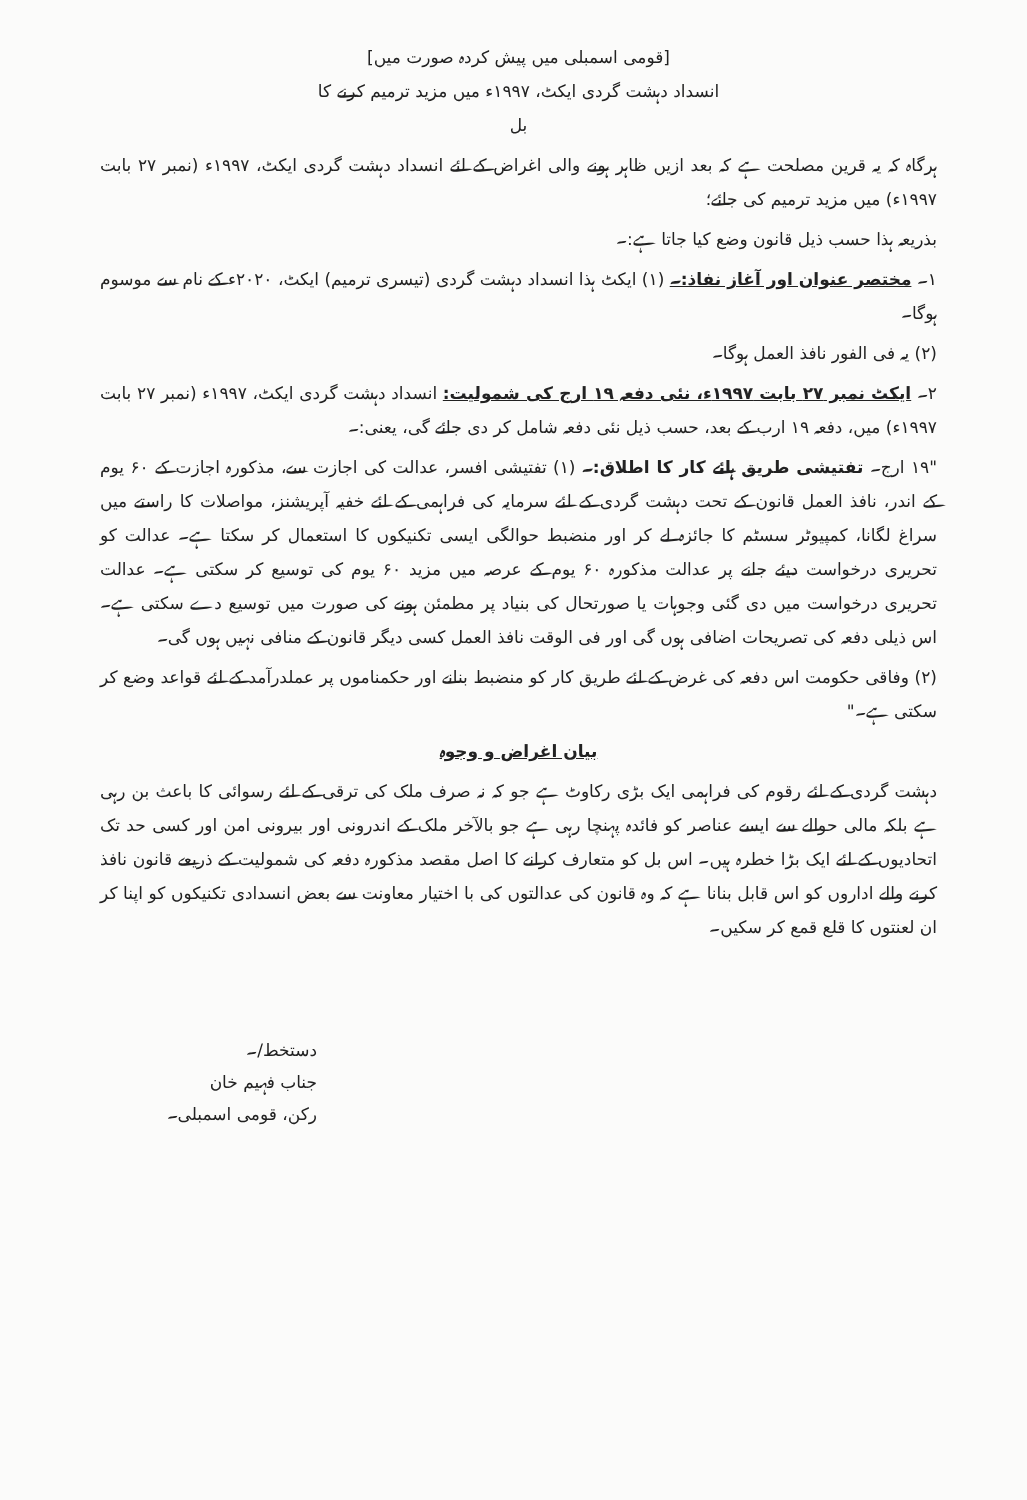[قومی اسمبلی میں پیش کردہ صورت میں]
انسداد دہشت گردی ایکٹ، ۱۹۹۷ء میں مزید ترمیم کرنے کا
بل
ہرگاہ کہ یہ قرین مصلحت ہے کہ بعد ازیں ظاہر ہونے والی اغراض کے لئے انسداد دہشت گردی ایکٹ، ۱۹۹۷ء (نمبر ۲۷ بابت ۱۹۹۷ء) میں مزید ترمیم کی جائے؛
بذریعہ ہذا حسب ذیل قانون وضع کیا جاتا ہے:۔
۱۔ مختصر عنوان اور آغاز نفاذ:۔ (۱) ایکٹ ہذا انسداد دہشت گردی (تیسری ترمیم) ایکٹ، ۲۰۲۰ء کے نام سے موسوم ہوگا۔
(۲) یہ فی الفور نافذ العمل ہوگا۔
۲۔ ایکٹ نمبر ۲۷ بابت ۱۹۹۷ء، نئی دفعہ ۱۹ ارج کی شمولیت: انسداد دہشت گردی ایکٹ، ۱۹۹۷ء (نمبر ۲۷ بابت ۱۹۹۷ء) میں، دفعہ ۱۹ ارب کے بعد، حسب ذیل نئی دفعہ شامل کر دی جائے گی، یعنی:۔
"۱۹ ارج۔ تفتیشی طریق ہائے کار کا اطلاق:۔ (۱) تفتیشی افسر، عدالت کی اجازت سے، مذکورہ اجازت کے ۶۰ یوم کے اندر، نافذ العمل قانون کے تحت دہشت گردی کے لئے سرمایہ کی فراہمی کے لئے خفیہ آپریشنز، مواصلات کا راستے میں سراغ لگانا، کمپیوٹر سسٹم کا جائزہ لے کر اور منضبط حوالگی ایسی تکنیکوں کا استعمال کر سکتا ہے۔ عدالت کو تحریری درخواست دیئے جانے پر عدالت مذکورہ ۶۰ یوم کے عرصہ میں مزید ۶۰ یوم کی توسیع کر سکتی ہے۔ عدالت تحریری درخواست میں دی گئی وجوہات یا صورتحال کی بنیاد پر مطمئن ہونے کی صورت میں توسیع دے سکتی ہے۔ اس ذیلی دفعہ کی تصریحات اضافی ہوں گی اور فی الوقت نافذ العمل کسی دیگر قانون کے منافی نہیں ہوں گی۔
(۲) وفاقی حکومت اس دفعہ کی غرض کے لئے طریق کار کو منضبط بنانے اور حکمناموں پر عملدرآمد کے لئے قواعد وضع کر سکتی ہے۔"
بیان اغراض و وجوہ
دہشت گردی کے لئے رقوم کی فراہمی ایک بڑی رکاوٹ ہے جو کہ نہ صرف ملک کی ترقی کے لئے رسوائی کا باعث بن رہی ہے بلکہ مالی حوالے سے ایسے عناصر کو فائدہ پہنچا رہی ہے جو بالآخر ملک کے اندرونی اور بیرونی امن اور کسی حد تک اتحادیوں کے لئے ایک بڑا خطرہ ہیں۔ اس بل کو متعارف کرانے کا اصل مقصد مذکورہ دفعہ کی شمولیت کے ذریعے قانون نافذ کرنے والے اداروں کو اس قابل بنانا ہے کہ وہ قانون کی عدالتوں کی با اختیار معاونت سے بعض انسدادی تکنیکوں کو اپنا کر ان لعنتوں کا قلع قمع کر سکیں۔
دستخط/۔
جناب فہیم خان
رکن، قومی اسمبلی۔